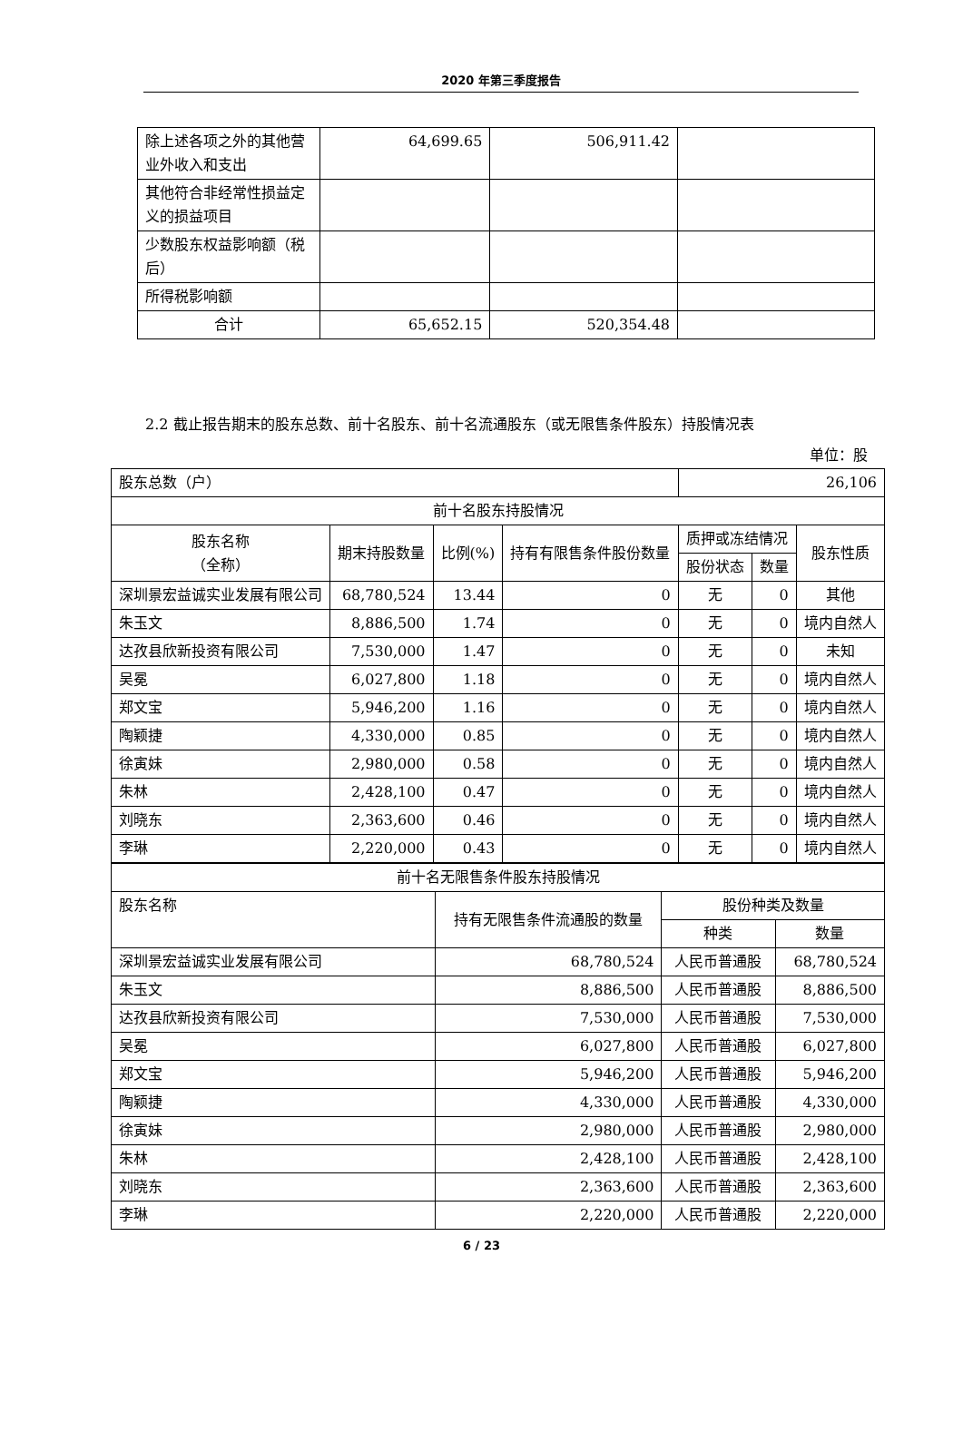2020 年第三季度报告
| 除上述各项之外的其他营业外收入和支出 | 64,699.65 | 506,911.42 | |
| 其他符合非经常性损益定义的损益项目 | | | |
| 少数股东权益影响额（税后） | | | |
| 所得税影响额 | | | |
| 合计 | 65,652.15 | 520,354.48 | |
2.2 截止报告期末的股东总数、前十名股东、前十名流通股东（或无限售条件股东）持股情况表
单位：股
| 股东总数（户） | | | | 26,106 | | |
| 前十名股东持股情况 | | | | | | |
| 股东名称 （全称） | 期末持股数量 | 比例(%) | 持有有限售条件股份数量 | 质押或冻结情况 | | 股东性质 |
| | | | | 股份状态 | 数量 | |
| 深圳景宏益诚实业发展有限公司 | 68,780,524 | 13.44 | 0 | 无 | 0 | 其他 |
| 朱玉文 | 8,886,500 | 1.74 | 0 | 无 | 0 | 境内自然人 |
| 达孜县欣新投资有限公司 | 7,530,000 | 1.47 | 0 | 无 | 0 | 未知 |
| 吴冕 | 6,027,800 | 1.18 | 0 | 无 | 0 | 境内自然人 |
| 郑文宝 | 5,946,200 | 1.16 | 0 | 无 | 0 | 境内自然人 |
| 陶颖捷 | 4,330,000 | 0.85 | 0 | 无 | 0 | 境内自然人 |
| 徐寅妹 | 2,980,000 | 0.58 | 0 | 无 | 0 | 境内自然人 |
| 朱林 | 2,428,100 | 0.47 | 0 | 无 | 0 | 境内自然人 |
| 刘晓东 | 2,363,600 | 0.46 | 0 | 无 | 0 | 境内自然人 |
| 李琳 | 2,220,000 | 0.43 | 0 | 无 | 0 | 境内自然人 |
| 前十名无限售条件股东持股情况 | | | |
| 股东名称 | 持有无限售条件流通股的数量 | 股份种类及数量 | |
| | | 种类 | 数量 |
| 深圳景宏益诚实业发展有限公司 | 68,780,524 | 人民币普通股 | 68,780,524 |
| 朱玉文 | 8,886,500 | 人民币普通股 | 8,886,500 |
| 达孜县欣新投资有限公司 | 7,530,000 | 人民币普通股 | 7,530,000 |
| 吴冕 | 6,027,800 | 人民币普通股 | 6,027,800 |
| 郑文宝 | 5,946,200 | 人民币普通股 | 5,946,200 |
| 陶颖捷 | 4,330,000 | 人民币普通股 | 4,330,000 |
| 徐寅妹 | 2,980,000 | 人民币普通股 | 2,980,000 |
| 朱林 | 2,428,100 | 人民币普通股 | 2,428,100 |
| 刘晓东 | 2,363,600 | 人民币普通股 | 2,363,600 |
| 李琳 | 2,220,000 | 人民币普通股 | 2,220,000 |
6 / 23